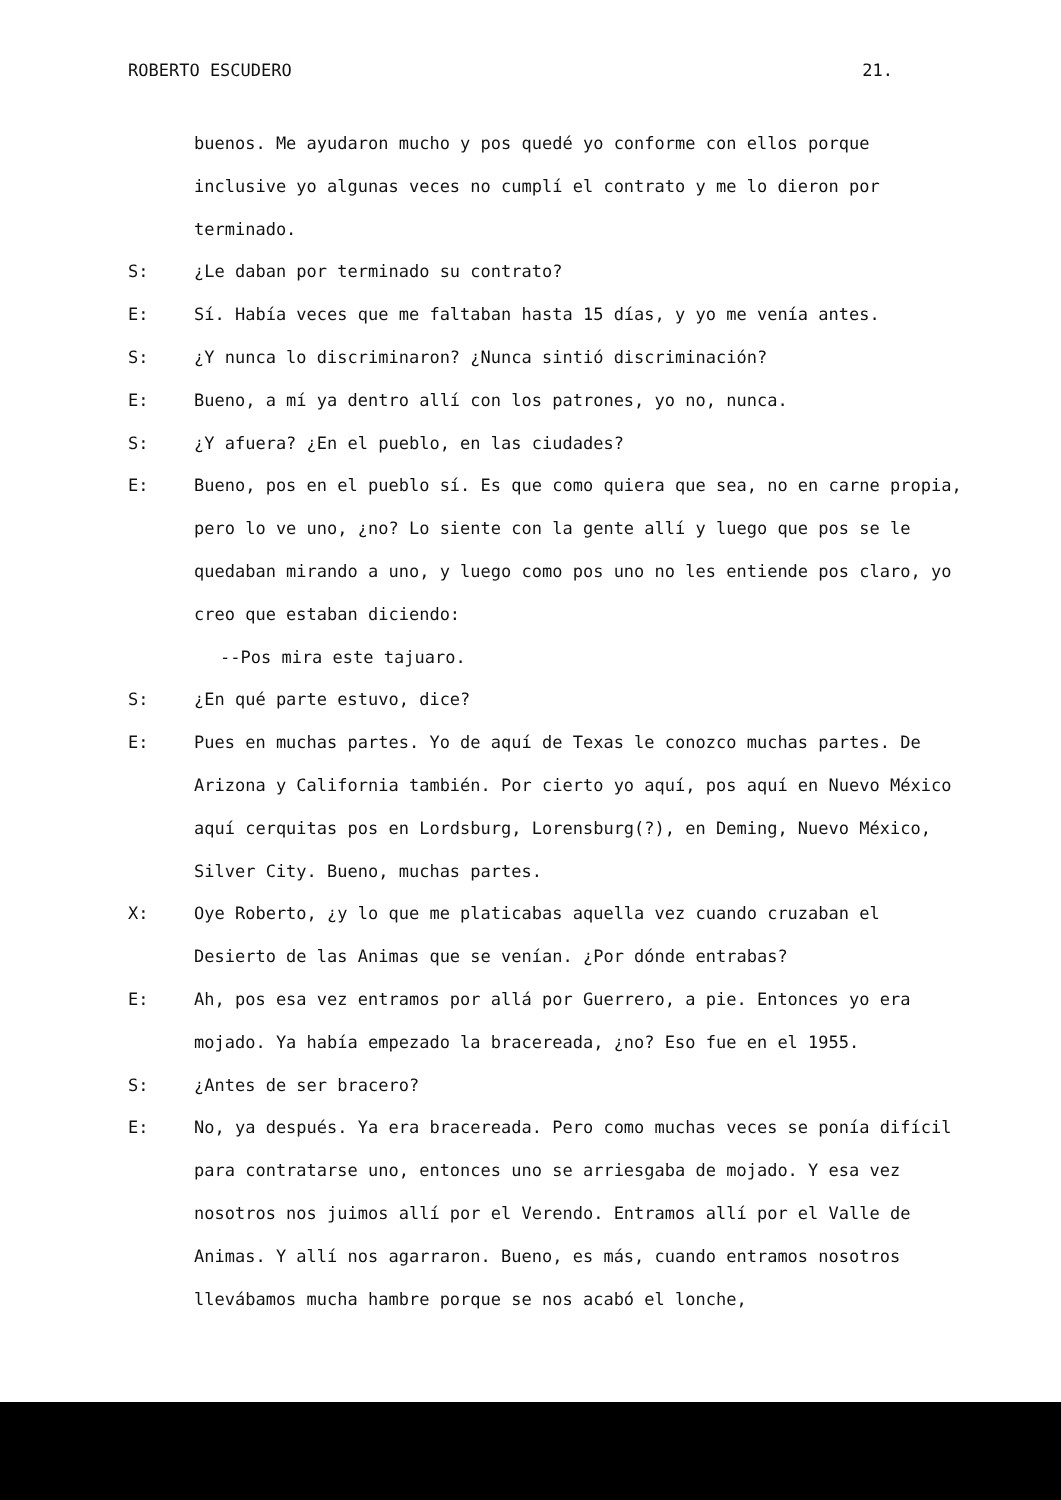ROBERTO ESCUDERO 21.
buenos. Me ayudaron mucho y pos quedé yo conforme con ellos porque inclusive yo algunas veces no cumplí el contrato y me lo dieron por terminado.
S: ¿Le daban por terminado su contrato?
E: Sí. Había veces que me faltaban hasta 15 días, y yo me venía antes.
S: ¿Y nunca lo discriminaron? ¿Nunca sintió discriminación?
E: Bueno, a mí ya dentro allí con los patrones, yo no, nunca.
S: ¿Y afuera? ¿En el pueblo, en las ciudades?
E: Bueno, pos en el pueblo sí. Es que como quiera que sea, no en carne propia, pero lo ve uno, ¿no? Lo siente con la gente allí y luego que pos se le quedaban mirando a uno, y luego como pos uno no les entiende pos claro, yo creo que estaban diciendo:
--Pos mira este tajuaro.
S: ¿En qué parte estuvo, dice?
E: Pues en muchas partes. Yo de aquí de Texas le conozco muchas partes. De Arizona y California también. Por cierto yo aquí, pos aquí en Nuevo México aquí cerquitas pos en Lordsburg, Lorensburg(?), en Deming, Nuevo México, Silver City. Bueno, muchas partes.
X: Oye Roberto, ¿y lo que me platicabas aquella vez cuando cruzaban el Desierto de las Animas que se venían. ¿Por dónde entrabas?
E: Ah, pos esa vez entramos por allá por Guerrero, a pie. Entonces yo era mojado. Ya había empezado la bracereada, ¿no? Eso fue en el 1955.
S: ¿Antes de ser bracero?
E: No, ya después. Ya era bracereada. Pero como muchas veces se ponía difícil para contratarse uno, entonces uno se arriesgaba de mojado. Y esa vez nosotros nos juimos allí por el Verendo. Entramos allí por el Valle de Animas. Y allí nos agarraron. Bueno, es más, cuando entramos nosotros llevábamos mucha hambre porque se nos acabó el lonche,